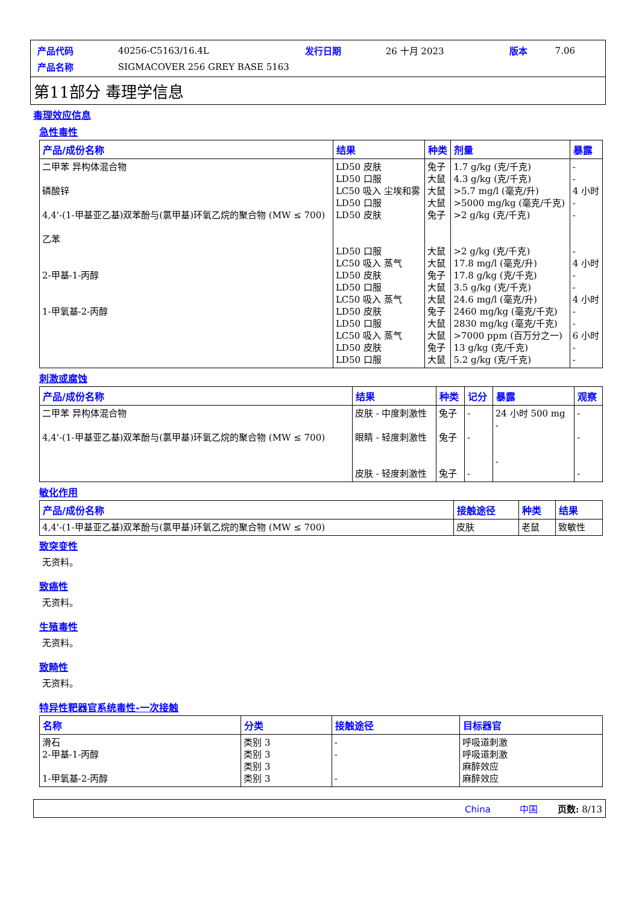| 产品代码 | 40256-C5163/16.4L | 发行日期 | 26 十月 2023 | 版本 | 7.06 |
| 产品名称 | SIGMACOVER 256 GREY BASE 5163 | | | | |
第11部分 毒理学信息
毒理效应信息
急性毒性
| 产品/成份名称 | 结果 | 种类 | 剂量 | 暴露 |
| --- | --- | --- | --- | --- |
| 二甲苯 异构体混合物 磷酸锌 4,4'-(1-甲基亚乙基)双苯酚与(氯甲基)环氧乙烷的聚合物 (MW ≤ 700) 乙苯 2-甲基-1-丙醇 1-甲氧基-2-丙醇 | LD50 皮肤 LD50 口服 LC50 吸入 尘埃和雾 LD50 口服 LD50 皮肤 LD50 口服 LC50 吸入 蒸气 LD50 皮肤 LD50 口服 LC50 吸入 蒸气 LD50 皮肤 LD50 口服 LC50 吸入 蒸气 LD50 皮肤 LD50 口服 | 兔子 大鼠 大鼠 大鼠 兔子 大鼠 大鼠 兔子 大鼠 大鼠 兔子 大鼠 大鼠 兔子 大鼠 | 1.7 g/kg (克/千克) 4.3 g/kg (克/千克) >5.7 mg/l (毫克/升) >5000 mg/kg (毫克/千克) >2 g/kg (克/千克) >2 g/kg (克/千克) 17.8 mg/l (毫克/升) 17.8 g/kg (克/千克) 3.5 g/kg (克/千克) 24.6 mg/l (毫克/升) 2460 mg/kg (毫克/千克) 2830 mg/kg (毫克/千克) >7000 ppm (百万分之一) 13 g/kg (克/千克) 5.2 g/kg (克/千克) | - - 4 小时 - - - 4 小时 - - 4 小时 - - 6 小时 - - |
刺激或腐蚀
| 产品/成份名称 | 结果 | 种类 | 记分 | 暴露 | 观察 |
| --- | --- | --- | --- | --- | --- |
| 二甲苯 异构体混合物 4,4'-(1-甲基亚乙基)双苯酚与(氯甲基)环氧乙烷的聚合物 (MW ≤ 700) | 皮肤 - 中度刺激性 眼睛 - 轻度刺激性 皮肤 - 轻度刺激性 | 兔子 兔子 兔子 | - - - | 24 小时 500 mg - - | - - - |
敏化作用
| 产品/成份名称 | 接触途径 | 种类 | 结果 |
| --- | --- | --- | --- |
| 4,4'-(1-甲基亚乙基)双苯酚与(氯甲基)环氧乙烷的聚合物 (MW ≤ 700) | 皮肤 | 老鼠 | 致敏性 |
致突变性
无资料。
致癌性
无资料。
生殖毒性
无资料。
致畸性
无资料。
特异性靶器官系统毒性-一次接触
| 名称 | 分类 | 接触途径 | 目标器官 |
| --- | --- | --- | --- |
| 滑石 2-甲基-1-丙醇 1-甲氧基-2-丙醇 | 类别 3 类别 3 类别 3 类别 3 | - - - | 呼吸道刺激 呼吸道刺激 麻醉效应 麻醉效应 |
China 中国 页数: 8/13